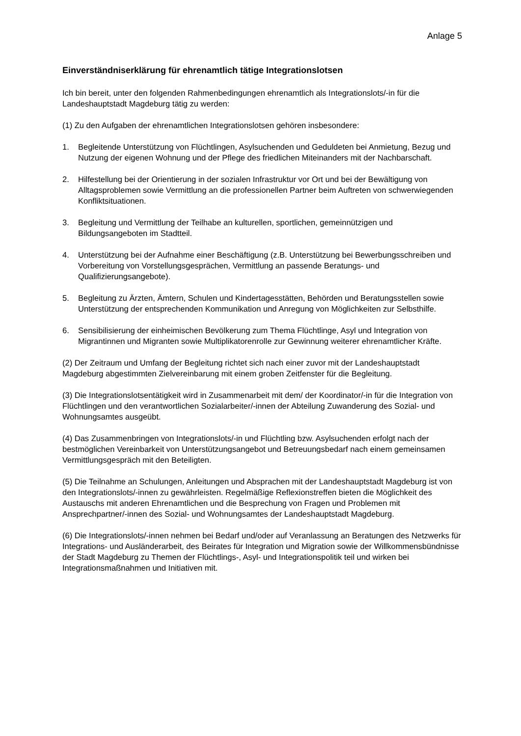Anlage 5
Einverständniserklärung für ehrenamtlich tätige Integrationslotsen
Ich bin bereit, unter den folgenden Rahmenbedingungen ehrenamtlich als Integrationslots/-in für die Landeshauptstadt Magdeburg tätig zu werden:
(1) Zu den Aufgaben der ehrenamtlichen Integrationslotsen gehören insbesondere:
1. Begleitende Unterstützung von Flüchtlingen, Asylsuchenden und Geduldeten bei Anmietung, Bezug und Nutzung der eigenen Wohnung und der Pflege des friedlichen Miteinanders mit der Nachbarschaft.
2. Hilfestellung bei der Orientierung in der sozialen Infrastruktur vor Ort und bei der Bewältigung von Alltagsproblemen sowie Vermittlung an die professionellen Partner beim Auftreten von schwerwiegenden Konfliktsituationen.
3. Begleitung und Vermittlung der Teilhabe an kulturellen, sportlichen, gemeinnützigen und Bildungsangeboten im Stadtteil.
4. Unterstützung bei der Aufnahme einer Beschäftigung (z.B. Unterstützung bei Bewerbungsschreiben und Vorbereitung von Vorstellungsgesprächen, Vermittlung an passende Beratungs- und Qualifizierungsangebote).
5. Begleitung zu Ärzten, Ämtern, Schulen und Kindertagesstätten, Behörden und Beratungsstellen sowie Unterstützung der entsprechenden Kommunikation und Anregung von Möglichkeiten zur Selbsthilfe.
6. Sensibilisierung der einheimischen Bevölkerung zum Thema Flüchtlinge, Asyl und Integration von Migrantinnen und Migranten sowie Multiplikatorenrolle zur Gewinnung weiterer ehrenamtlicher Kräfte.
(2) Der Zeitraum und Umfang der Begleitung richtet sich nach einer zuvor mit der Landeshauptstadt Magdeburg abgestimmten Zielvereinbarung mit einem groben Zeitfenster für die Begleitung.
(3) Die Integrationslotsentätigkeit wird in Zusammenarbeit mit dem/ der Koordinator/-in für die Integration von Flüchtlingen und den verantwortlichen Sozialarbeiter/-innen der Abteilung Zuwanderung des Sozial- und Wohnungsamtes ausgeübt.
(4) Das Zusammenbringen von Integrationslots/-in und Flüchtling bzw. Asylsuchenden erfolgt nach der bestmöglichen Vereinbarkeit von Unterstützungsangebot und Betreuungsbedarf nach einem gemeinsamen Vermittlungsgespräch mit den Beteiligten.
(5) Die Teilnahme an Schulungen, Anleitungen und Absprachen mit der Landeshauptstadt Magdeburg ist von den Integrationslots/-innen zu gewährleisten. Regelmäßige Reflexionstreffen bieten die Möglichkeit des Austauschs mit anderen Ehrenamtlichen und die Besprechung von Fragen und Problemen mit Ansprechpartner/-innen des Sozial- und Wohnungsamtes der Landeshauptstadt Magdeburg.
(6) Die Integrationslots/-innen nehmen bei Bedarf und/oder auf Veranlassung an Beratungen des Netzwerks für Integrations- und Ausländerarbeit, des Beirates für Integration und Migration sowie der Willkommensbündnisse der Stadt Magdeburg zu Themen der Flüchtlings-, Asyl- und Integrationspolitik teil und wirken bei Integrationsmaßnahmen und Initiativen mit.